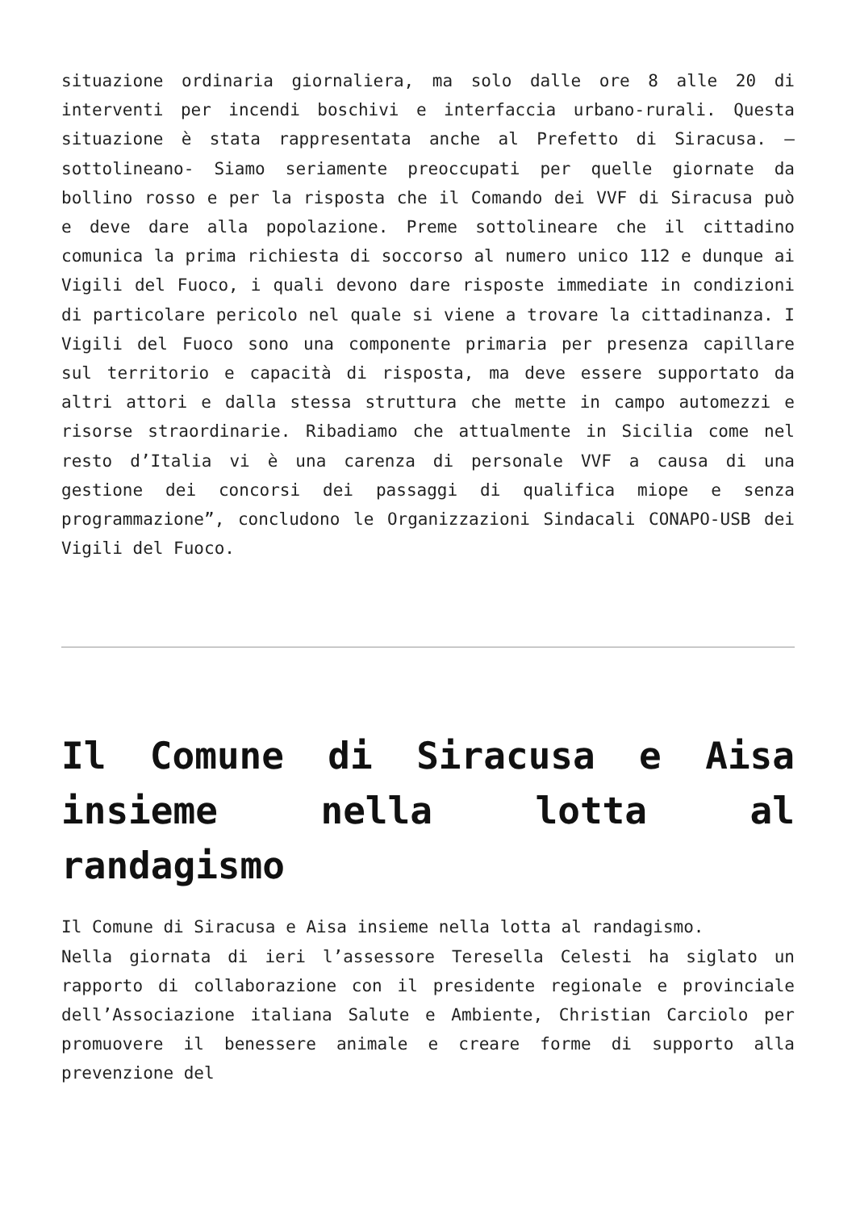situazione ordinaria giornaliera, ma solo dalle ore 8 alle 20 di interventi per incendi boschivi e interfaccia urbano-rurali. Questa situazione è stata rappresentata anche al Prefetto di Siracusa. – sottolineano- Siamo seriamente preoccupati per quelle giornate da bollino rosso e per la risposta che il Comando dei VVF di Siracusa può e deve dare alla popolazione. Preme sottolineare che il cittadino comunica la prima richiesta di soccorso al numero unico 112 e dunque ai Vigili del Fuoco, i quali devono dare risposte immediate in condizioni di particolare pericolo nel quale si viene a trovare la cittadinanza. I Vigili del Fuoco sono una componente primaria per presenza capillare sul territorio e capacità di risposta, ma deve essere supportato da altri attori e dalla stessa struttura che mette in campo automezzi e risorse straordinarie. Ribadiamo che attualmente in Sicilia come nel resto d’Italia vi è una carenza di personale VVF a causa di una gestione dei concorsi dei passaggi di qualifica miope e senza programmazione”, concludono le Organizzazioni Sindacali CONAPO-USB dei Vigili del Fuoco.
Il Comune di Siracusa e Aisa insieme nella lotta al randagismo
Il Comune di Siracusa e Aisa insieme nella lotta al randagismo.
Nella giornata di ieri l’assessore Teresella Celesti ha siglato un rapporto di collaborazione con il presidente regionale e provinciale dell’Associazione italiana Salute e Ambiente, Christian Carciolo per promuovere il benessere animale e creare forme di supporto alla prevenzione del